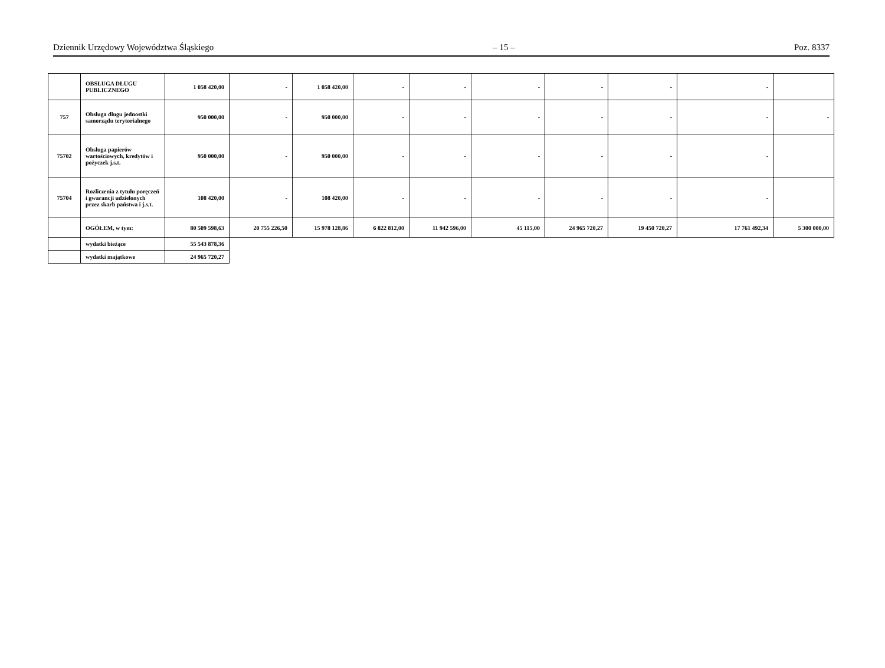Dziennik Urzędowy Województwa Śląskiego – 15 – Poz. 8337
| | OBSŁUGA DŁUGU PUBLICZNEGO | 1 058 420,00 | - | 1 058 420,00 | - | - | - | - | - | - | |
| 757 | Obsługa długu jednostki samorządu terytorialnego | 950 000,00 | - | 950 000,00 | - | - | - | - | - | - | - |
| 75702 | Obsługa papierów wartościowych, kredytów i pożyczek j.s.t. | 950 000,00 | - | 950 000,00 | - | - | - | - | - | - | |
| 75704 | Rozliczenia z tytułu poręczeń i gwarancji udzielonych przez skarb państwa i j.s.t. | 108 420,00 | - | 108 420,00 | - | - | - | - | - | - | |
| | OGÓŁEM, w tym: | 80 509 598,63 | 20 755 226,50 | 15 978 128,86 | 6 822 812,00 | 11 942 596,00 | 45 115,00 | 24 965 720,27 | 19 450 720,27 | 17 761 492,34 | 5 300 000,00 |
| | wydatki bieżące | 55 543 878,36 | | | | | | | | | |
| | wydatki majątkowe | 24 965 720,27 | | | | | | | | | |